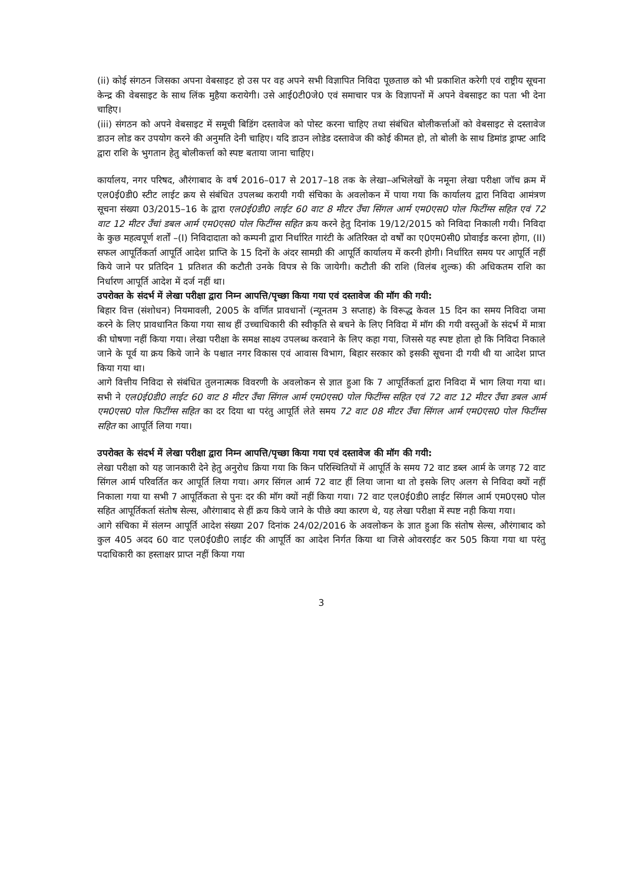(ii) कोई संगठन जिसका अपना वेबसाइट हो उस पर वह अपने सभी विज्ञापित निविदा पूछताछ को भी प्रकाशित करेगी एवं राष्ट्रीय सूचना केन्द्र की वेबसाइट के साथ लिंक मुहैया करायेगी। उसे आई0टी0जे0 एवं समाचार पत्र के विज्ञापनों में अपने वेबसाइट का पता भी देना चाहिए।
(iii) संगठन को अपने वेबसाइट में समूची बिडिंग दस्तावेज को पोस्ट करना चाहिए तथा संबंधित बोलीकर्त्ताओं को वेबसाइट से दस्तावेज डाउन लोड कर उपयोग करने की अनुमति देनी चाहिए। यदि डाउन लोडेड दस्तावेज की कोई कीमत हो, तो बोली के साथ डिमांड ड्राफ्ट आदि द्वारा राशि के भुगतान हेतु बोलीकर्त्ता को स्पष्ट बताया जाना चाहिए।
कार्यालय, नगर परिषद, औरंगाबाद के वर्ष 2016–017 से 2017–18 तक के लेखा–अभिलेखों के नमूना लेखा परीक्षा जॉच क्रम में एल0ई0डी0 स्टीट लाईट क्रय से संबंधित उपलब्ध करायी गयी संचिका के अवलोकन में पाया गया कि कार्यालय द्वारा निविदा आमंत्रण सूचना संख्या 03/2015–16 के द्वारा एल0ई0डी0 लाईट 60 वाट 8 मीटर उँचा सिंगल आर्म एम0एस0 पोल फिटींग्स सहित एवं 72 वाट 12 मीटर उँचां डबल आर्म एम0एस0 पोल फिटींग्स सहित क्रय करने हेतु दिनांक 19/12/2015 को निविदा निकाली गयी। निविदा के कुछ महत्वपूर्ण शर्तों –(I) निविदादाता को कम्पनी द्वारा निर्धारित गारंटी के अतिरिक्त दो वर्षों का ए0एम0सी0 प्रोवाईड करना होगा, (II) सफल आपूर्तिकर्ता आपूर्ति आदेश प्राप्ति के 15 दिनों के अंदर सामग्री की आपूर्ति कार्यालय में करनी होगी। निर्धारित समय पर आपूर्ति नहीं किये जाने पर प्रतिदिन 1 प्रतिशत की कटौती उनके विपत्र से कि जायेगी। कटौती की राशि (विलंब शुल्क) की अधिकतम राशि का निर्धारण आपूर्ति आदेश में दर्ज नहीं था।
उपरोक्त के संदर्भ में लेखा परीक्षा द्वारा निम्न आपत्ति/पृच्छा किया गया एवं दस्तावेज की मॉग की गयी:
बिहार वित्त (संशोधन) नियमावली, 2005 के वर्णित प्रावधानों (न्यूनतम 3 सप्ताह) के विरूद्ध केवल 15 दिन का समय निविदा जमा करने के लिए प्रावधानित किया गया साथ हीं उच्चाधिकारी की स्वीकृति से बचने के लिए निविदा में मॉग की गयी वस्तुओं के संदर्भ में मात्रा की घोषणा नहीं किया गया। लेखा परीक्षा के समक्ष साक्ष्य उपलब्ध करवाने के लिए कहा गया, जिससे यह स्पष्ट होता हो कि निविदा निकाले जाने के पूर्व या क्रय किये जाने के पश्चात नगर विकास एवं आवास विभाग, बिहार सरकार को इसकी सूचना दी गयी थी या आदेश प्राप्त किया गया था।
आगे वित्तीय निविदा से संबंधित तुलनात्मक विवरणी के अवलोकन से ज्ञात हुआ कि 7 आपूर्तिकर्ता द्वारा निविदा में भाग लिया गया था। सभी ने एल0ई0डी0 लाईट 60 वाट 8 मीटर उँचा सिंगल आर्म एम0एस0 पोल फिटींग्स सहित एवं 72 वाट 12 मीटर उँचा डबल आर्म एम0एस0 पोल फिटींग्स सहित का दर दिया था परंतु आपूर्ति लेते समय 72 वाट 08 मीटर उँचा सिंगल आर्म एम0एस0 पोल फिटींग्स सहित का आपूर्ति लिया गया।
उपरोक्त के संदर्भ में लेखा परीक्षा द्वारा निम्न आपत्ति/पृच्छा किया गया एवं दस्तावेज की मॉग की गयी:
लेखा परीक्षा को यह जानकारी देने हेतु अनुरोध क्रिया गया कि किन परिस्थितियों में आपूर्ति के समय 72 वाट डब्ल आर्म के जगह 72 वाट सिंगल आर्म परिवर्तित कर आपूर्ति लिया गया। अगर सिंगल आर्म 72 वाट हीं लिया जाना था तो इसके लिए अलग से निविदा क्यों नहीं निकाला गया या सभी 7 आपूर्तिकता से पुनः दर की मॉग क्यों नहीं किया गया। 72 वाट एल0ई0डी0 लाईट सिंगल आर्म एम0एस0 पोल सहित आपूर्तिकर्ता संतोष सेल्स, औरंगाबाद से हीं क्रय किये जाने के पीछे क्या कारण थे, यह लेखा परीक्षा में स्पष्ट नही किया गया।
आगे संचिका में संलग्न आपूर्ति आदेश संख्या 207 दिनांक 24/02/2016 के अवलोकन के ज्ञात हुआ कि संतोष सेल्स, औरंगाबाद को कुल 405 अदद 60 वाट एल0ई0डी0 लाईट की आपूर्ति का आदेश निर्गत किया था जिसे ओवरराईट कर 505 किया गया था परंतु पदाधिकारी का हस्ताक्षर प्राप्त नहीं किया गया
3